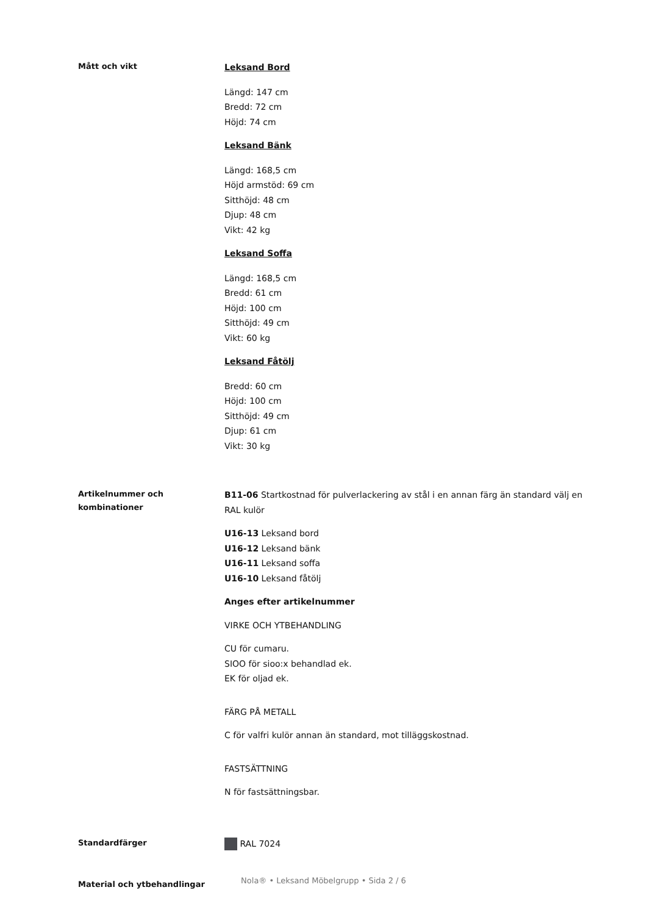Mått och vikt
Leksand Bord
Längd: 147 cm
Bredd: 72 cm
Höjd: 74 cm
Leksand Bänk
Längd: 168,5 cm
Höjd armstöd: 69 cm
Sitthöjd: 48 cm
Djup: 48 cm
Vikt: 42 kg
Leksand Soffa
Längd: 168,5 cm
Bredd: 61 cm
Höjd: 100 cm
Sitthöjd: 49 cm
Vikt: 60 kg
Leksand Fåtölj
Bredd: 60 cm
Höjd: 100 cm
Sitthöjd: 49 cm
Djup: 61 cm
Vikt: 30 kg
Artikelnummer och kombinationer
B11-06 Startkostnad för pulverlackering av stål i en annan färg än standard välj en RAL kulör
U16-13 Leksand bord
U16-12 Leksand bänk
U16-11 Leksand soffa
U16-10 Leksand fåtölj
Anges efter artikelnummer
VIRKE OCH YTBEHANDLING
CU för cumaru.
SIOO för sioo:x behandlad ek.
EK för oljad ek.
FÄRG PÅ METALL
C för valfri kulör annan än standard, mot tilläggskostnad.
FASTSÄTTNING
N för fastsättningsbar.
Standardfärger
RAL 7024
Material och ytbehandlingar
Nola® • Leksand Möbelgrupp • Sida 2 / 6